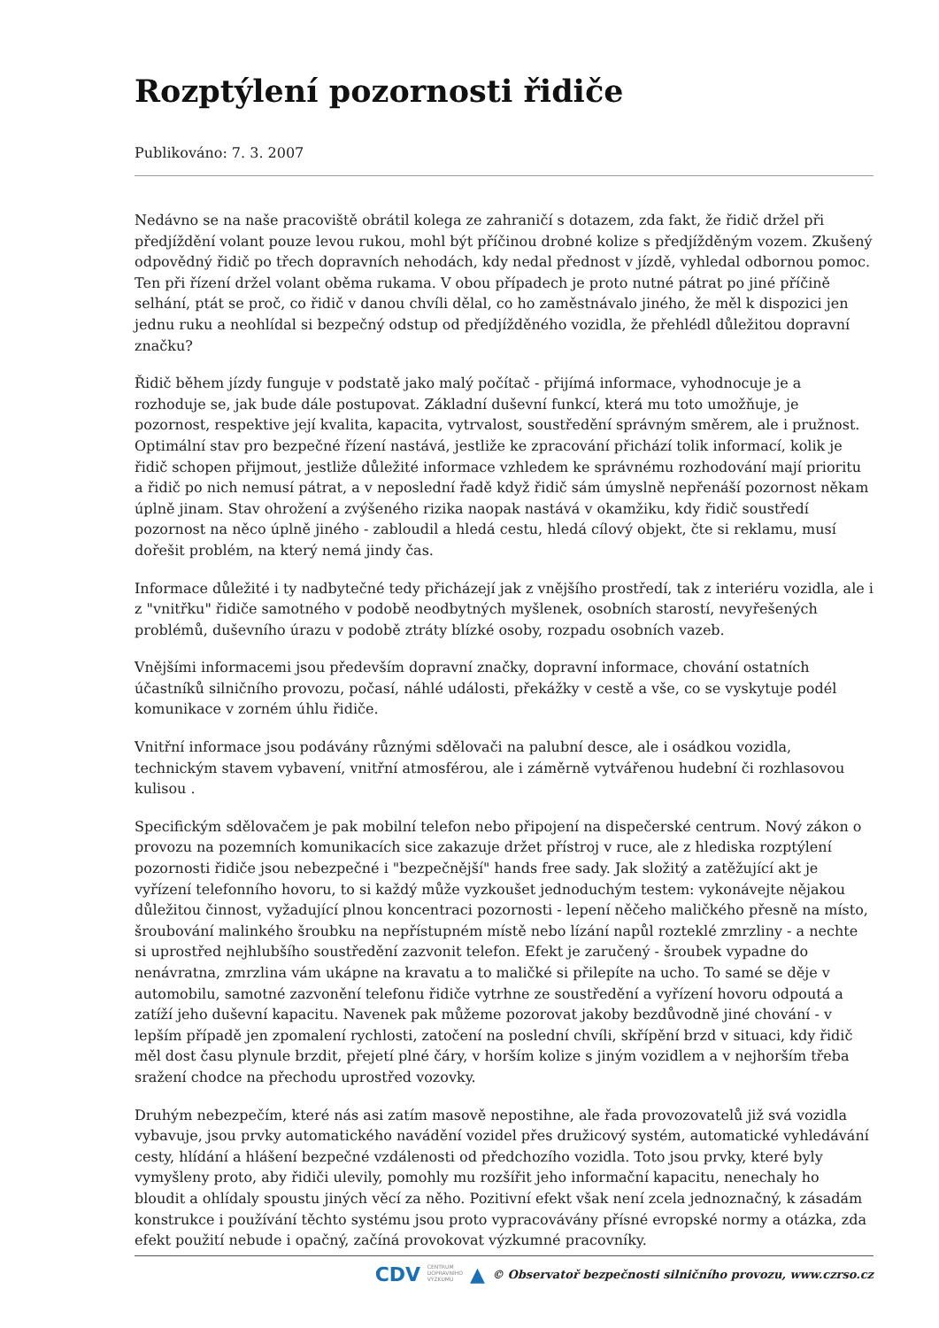Rozptýlení pozornosti řidiče
Publikováno: 7. 3. 2007
Nedávno se na naše pracoviště obrátil kolega ze zahraničí s dotazem, zda fakt, že řidič držel při předjíždění volant pouze levou rukou, mohl být příčinou drobné kolize s předjížděným vozem. Zkušený odpovědný řidič po třech dopravních nehodách, kdy nedal přednost v jízdě, vyhledal odbornou pomoc. Ten při řízení držel volant oběma rukama. V obou případech je proto nutné pátrat po jiné příčině selhání, ptát se proč, co řidič v danou chvíli dělal, co ho zaměstnávalo jiného, že měl k dispozici jen jednu ruku a neohlídal si bezpečný odstup od předjížděného vozidla, že přehlédl důležitou dopravní značku?
Řidič během jízdy funguje v podstatě jako malý počítač - přijímá informace, vyhodnocuje je a rozhoduje se, jak bude dále postupovat. Základní duševní funkcí, která mu toto umožňuje, je pozornost, respektive její kvalita, kapacita, vytrvalost, soustředění správným směrem, ale i pružnost. Optimální stav pro bezpečné řízení nastává, jestliže ke zpracování přichází tolik informací, kolik je řidič schopen přijmout, jestliže důležité informace vzhledem ke správnému rozhodování mají prioritu a řidič po nich nemusí pátrat, a v neposlední řadě když řidič sám úmyslně nepřenáší pozornost někam úplně jinam. Stav ohrožení a zvýšeného rizika naopak nastává v okamžiku, kdy řidič soustředí pozornost na něco úplně jiného - zabloudil a hledá cestu, hledá cílový objekt, čte si reklamu, musí dořešit problém, na který nemá jindy čas.
Informace důležité i ty nadbytečné tedy přicházejí jak z vnějšího prostředí, tak z interiéru vozidla, ale i z "vnitřku" řidiče samotného v podobě neodbytných myšlenek, osobních starostí, nevyřešených problémů, duševního úrazu v podobě ztráty blízké osoby, rozpadu osobních vazeb.
Vnějšími informacemi jsou především dopravní značky, dopravní informace, chování ostatních účastníků silničního provozu, počasí, náhlé události, překážky v cestě a vše, co se vyskytuje podél komunikace v zorném úhlu řidiče.
Vnitřní informace jsou podávány různými sdělovači na palubní desce, ale i osádkou vozidla, technickým stavem vybavení, vnitřní atmosférou, ale i záměrně vytvářenou hudební či rozhlasovou kulisou .
Specifickým sdělovačem je pak mobilní telefon nebo připojení na dispečerské centrum. Nový zákon o provozu na pozemních komunikacích sice zakazuje držet přístroj v ruce, ale z hlediska rozptýlení pozornosti řidiče jsou nebezpečné i "bezpečnější" hands free sady. Jak složitý a zatěžující akt je vyřízení telefonního hovoru, to si každý může vyzkoušet jednoduchým testem: vykonávejte nějakou důležitou činnost, vyžadující plnou koncentraci pozornosti - lepení něčeho maličkého přesně na místo, šroubování malinkého šroubku na nepřístupném místě nebo lízání napůl rozteklé zmrzliny - a nechte si uprostřed nejhlubšího soustředění zazvonit telefon. Efekt je zaručený - šroubek vypadne do nenávratna, zmrzlina vám ukápne na kravatu a to maličké si přilepíte na ucho. To samé se děje v automobilu, samotné zazvonění telefonu řidiče vytrhne ze soustředění a vyřízení hovoru odpoutá a zatíží jeho duševní kapacitu. Navenek pak můžeme pozorovat jakoby bezdůvodně jiné chování - v lepším případě jen zpomalení rychlosti, zatočení na poslední chvíli, skřípění brzd v situaci, kdy řidič měl dost času plynule brzdit, přejetí plné čáry, v horším kolize s jiným vozidlem a v nejhorším třeba sražení chodce na přechodu uprostřed vozovky.
Druhým nebezpečím, které nás asi zatím masově nepostihne, ale řada provozovatelů již svá vozidla vybavuje, jsou prvky automatického navádění vozidel přes družicový systém, automatické vyhledávání cesty, hlídání a hlášení bezpečné vzdálenosti od předchozího vozidla. Toto jsou prvky, které byly vymyšleny proto, aby řidiči ulevily, pomohly mu rozšířit jeho informační kapacitu, nenechaly ho bloudit a ohlídaly spoustu jiných věcí za něho. Pozitivní efekt však není zcela jednoznačný, k zásadám konstrukce i používání těchto systému jsou proto vypracovávány přísné evropské normy a otázka, zda efekt použití nebude i opačný, začíná provokovat výzkumné pracovníky.
CDV CENTRUM
DOPRAVNÍHO
VÝZKUMU ▲ © Observatoř bezpečnosti silničního provozu, www.czrso.cz